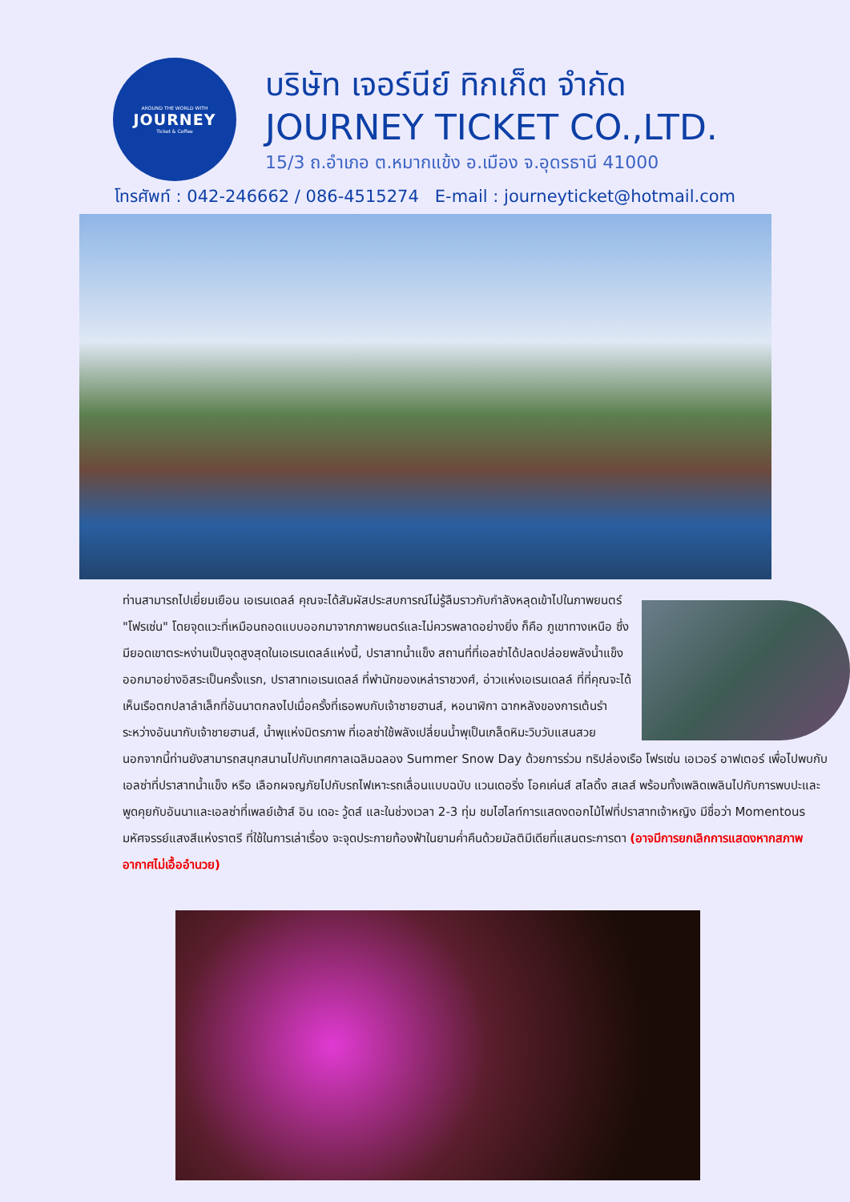AROUND THE WORLD WITH
JOURNEY
Ticket & Coffee
บริษัท เจอร์นีย์ ทิกเก็ต จำกัด
JOURNEY TICKET CO.,LTD.
15/3 ถ.อำเภอ ต.หมากแข้ง อ.เมือง จ.อุดรธานี 41000
โทรศัพท์ : 042-246662 / 086-4515274 E-mail : journeyticket@hotmail.com
ท่านสามารถไปเยี่ยมเยือน เอเรนเดลล์ คุณจะได้สัมผัสประสบการณ์ไม่รู้ลืมราวกับกำลังหลุดเข้าไปในภาพยนตร์ "โฟรเซ่น" โดยจุดแวะที่เหมือนถอดแบบออกมาจากภาพยนตร์และไม่ควรพลาดอย่างยิ่ง ก็คือ ภูเขาทางเหนือ ซึ่งมียอดเขาตระหง่านเป็นจุดสูงสุดในเอเรนเดลล์แห่งนี้, ปราสาทน้ำแข็ง สถานที่ที่เอลซ่าได้ปลดปล่อยพลังน้ำแข็งออกมาอย่างอิสระเป็นครั้งแรก, ปราสาทเอเรนเดลล์ ที่พำนักของเหล่าราชวงศ์, อ่าวแห่งเอเรนเดลล์ ที่ที่คุณจะได้เห็นเรือตกปลาลำเล็กที่อันนาตกลงไปเมื่อครั้งที่เธอพบกับเจ้าชายฮานส์, หอนาฬิกา ฉากหลังของการเต้นรำระหว่างอันนากับเจ้าชายฮานส์, น้ำพุแห่งมิตรภาพ ที่เอลซ่าใช้พลังเปลี่ยนน้ำพุเป็นเกล็ดหิมะวิบวับแสนสวย นอกจากนี้ท่านยังสามารถสนุกสนานไปกับเทศกาลเฉลิมฉลอง Summer Snow Day ด้วยการร่วม ทริปล่องเรือ โฟรเซ่น เอเวอร์ อาฟเตอร์ เพื่อไปพบกับเอลซ่าที่ปราสาทน้ำแข็ง หรือ เลือกผจญภัยไปกับรถไฟเหาะรถเลื่อนแบบฉบับ แวนเดอริ่ง โอคเค่นส์ สไลดิ้ง สเลส์ พร้อมทั้งเพลิดเพลินไปกับการพบปะและพูดคุยกับอันนาและเอลซ่าที่เพลย์เฮ้าส์ อิน เดอะ วู้ดส์ และในช่วงเวลา 2-3 ทุ่ม ชมไฮไลท์การแสดงดอกไม้ไฟที่ปราสาทเจ้าหญิง มีชื่อว่า Momentous มหัศจรรย์แสงสีแห่งราตรี ที่ใช้ในการเล่าเรื่อง จะจุดประกายท้องฟ้าในยามค่ำคืนด้วยมัลติมีเดียที่แสนตระการตา (อาจมีการยกเลิกการแสดงหากสภาพอากาศไม่เอื้ออำนวย)